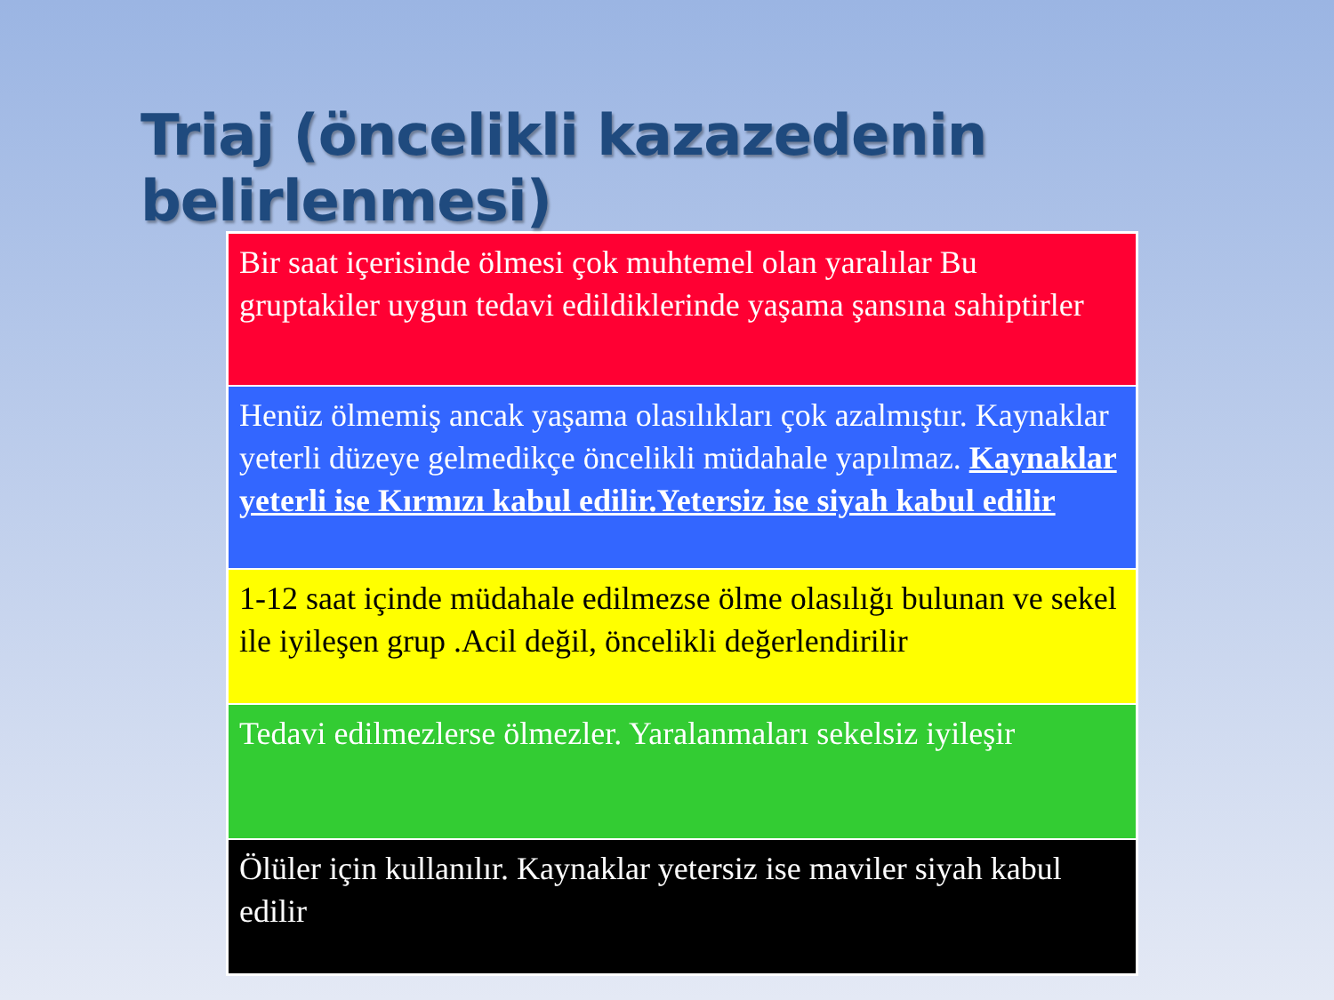Triaj (öncelikli kazazedenin belirlenmesi)
| Bir saat içerisinde ölmesi çok muhtemel olan yaralılar Bu gruptakiler uygun tedavi edildiklerinde yaşama şansına sahiptirler |
| Henüz ölmemiş ancak yaşama olasılıkları çok azalmıştır. Kaynaklar yeterli düzeye gelmedikçe öncelikli müdahale yapılmaz. Kaynaklar yeterli ise Kırmızı kabul edilir.Yetersiz ise siyah kabul edilir |
| 1-12 saat içinde müdahale edilmezse ölme olasılığı bulunan ve sekel ile iyileşen grup .Acil değil, öncelikli değerlendirilir |
| Tedavi edilmezlerse ölmezler. Yaralanmaları sekelsiz iyileşir |
| Ölüler için kullanılır. Kaynaklar yetersiz ise maviler siyah kabul edilir |